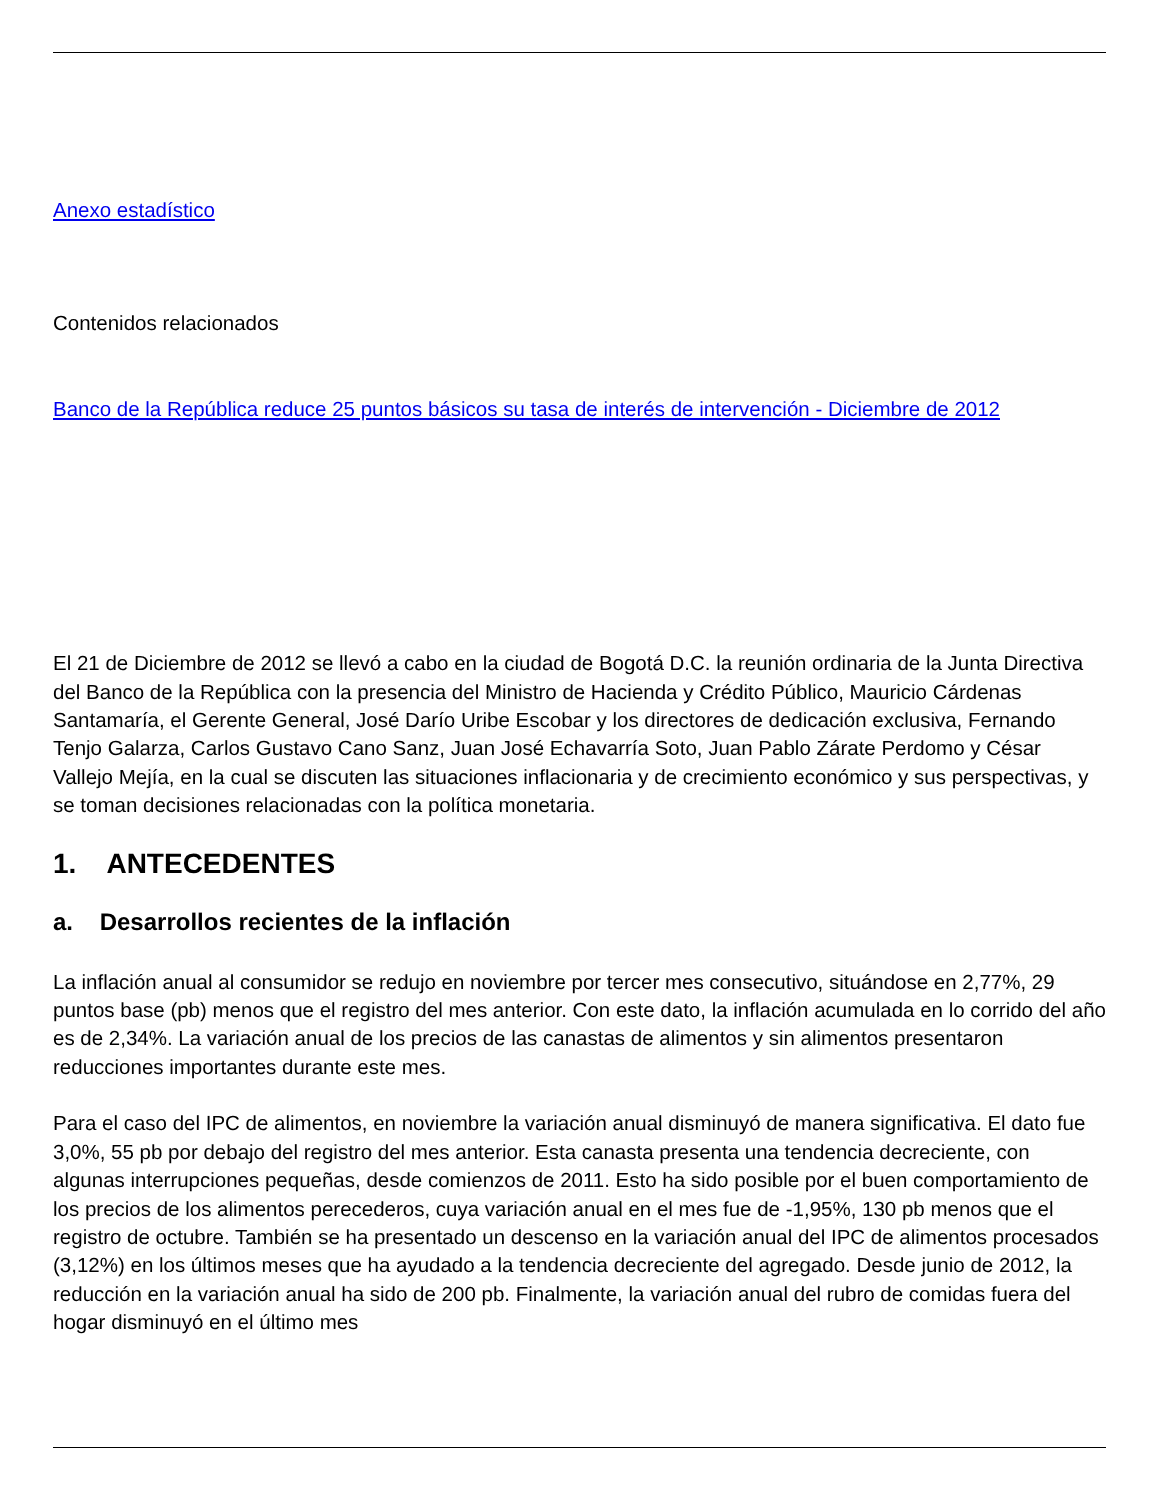Anexo estadístico
Contenidos relacionados
Banco de la República reduce 25 puntos básicos su tasa de interés de intervención - Diciembre de 2012
El 21 de Diciembre de 2012 se llevó a cabo en la ciudad de Bogotá D.C. la reunión ordinaria de la Junta Directiva del Banco de la República con la presencia del Ministro de Hacienda y Crédito Público, Mauricio Cárdenas Santamaría, el Gerente General, José Darío Uribe Escobar y los directores de dedicación exclusiva, Fernando Tenjo Galarza, Carlos Gustavo Cano Sanz, Juan José Echavarría Soto, Juan Pablo Zárate Perdomo y César Vallejo Mejía, en la cual se discuten las situaciones inflacionaria y de crecimiento económico y sus perspectivas, y se toman decisiones relacionadas con la política monetaria.
1. ANTECEDENTES
a. Desarrollos recientes de la inflación
La inflación anual al consumidor se redujo en noviembre por tercer mes consecutivo, situándose en 2,77%, 29 puntos base (pb) menos que el registro del mes anterior. Con este dato, la inflación acumulada en lo corrido del año es de 2,34%. La variación anual de los precios de las canastas de alimentos y sin alimentos presentaron reducciones importantes durante este mes.
Para el caso del IPC de alimentos, en noviembre la variación anual disminuyó de manera significativa. El dato fue 3,0%, 55 pb por debajo del registro del mes anterior. Esta canasta presenta una tendencia decreciente, con algunas interrupciones pequeñas, desde comienzos de 2011. Esto ha sido posible por el buen comportamiento de los precios de los alimentos perecederos, cuya variación anual en el mes fue de -1,95%, 130 pb menos que el registro de octubre. También se ha presentado un descenso en la variación anual del IPC de alimentos procesados (3,12%) en los últimos meses que ha ayudado a la tendencia decreciente del agregado. Desde junio de 2012, la reducción en la variación anual ha sido de 200 pb. Finalmente, la variación anual del rubro de comidas fuera del hogar disminuyó en el último mes